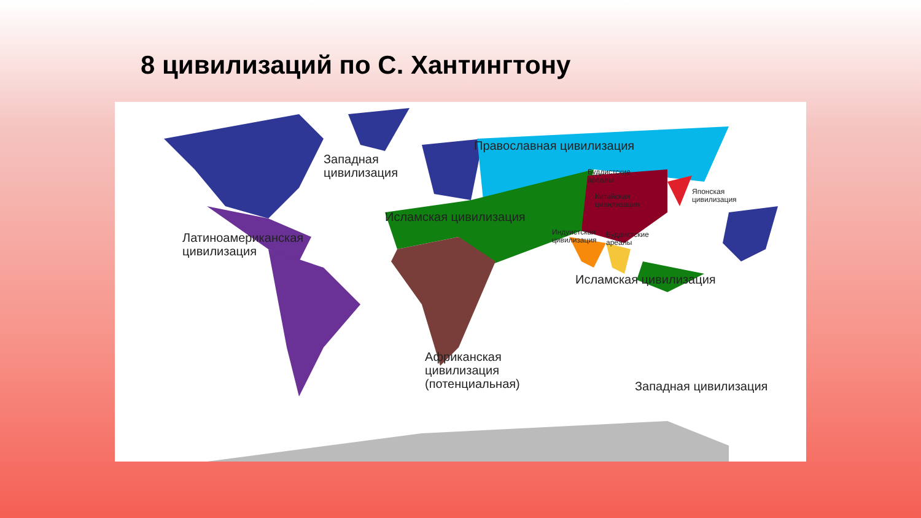8 цивилизаций по С. Хантингтону
Западная
цивилизация
Православная цивилизация
Буддистские
ареалы
Китайская
цивилизация
Японская
цивилизация
Исламская цивилизация
Индуистская
цивилизация
Буддистские
ареалы
Латиноамериканская
цивилизация
Исламская цивилизация
Африканская
цивилизация
(потенциальная)
Западная цивилизация